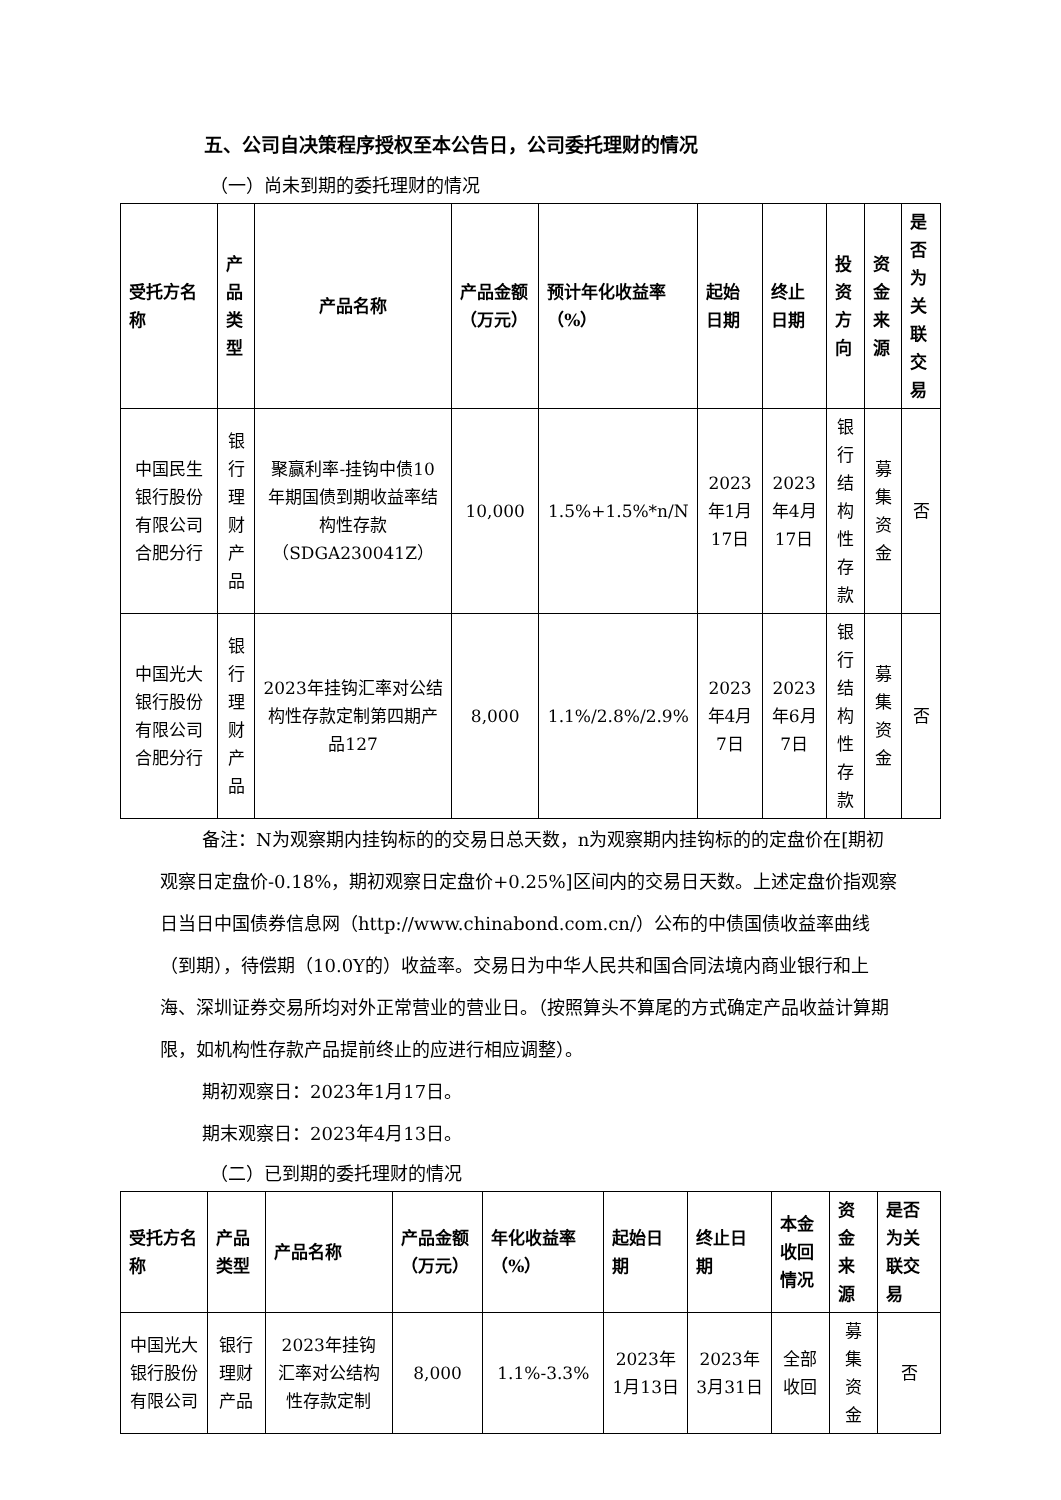五、公司自决策程序授权至本公告日，公司委托理财的情况
（一）尚未到期的委托理财的情况
| 受托方名称 | 产品类型 | 产品名称 | 产品金额（万元） | 预计年化收益率（%） | 起始日期 | 终止日期 | 投资方向 | 资金来源 | 是否为关联交易 |
| --- | --- | --- | --- | --- | --- | --- | --- | --- | --- |
| 中国民生银行股份有限公司合肥分行 | 银行理财产品 | 聚赢利率-挂钩中债10年期国债到期收益率结构性存款（SDGA230041Z） | 10,000 | 1.5%+1.5%*n/N | 2023年1月17日 | 2023年4月17日 | 银行结构性存款 | 募集资金 | 否 |
| 中国光大银行股份有限公司合肥分行 | 银行理财产品 | 2023年挂钩汇率对公结构性存款定制第四期产品127 | 8,000 | 1.1%/2.8%/2.9% | 2023年4月7日 | 2023年6月7日 | 银行结构性存款 | 募集资金 | 否 |
备注：N为观察期内挂钩标的的交易日总天数，n为观察期内挂钩标的的定盘价在[期初观察日定盘价-0.18%，期初观察日定盘价+0.25%]区间内的交易日天数。上述定盘价指观察日当日中国债券信息网（http://www.chinabond.com.cn/）公布的中债国债收益率曲线（到期），待偿期（10.0Y的）收益率。交易日为中华人民共和国合同法境内商业银行和上海、深圳证券交易所均对外正常营业的营业日。（按照算头不算尾的方式确定产品收益计算期限，如机构性存款产品提前终止的应进行相应调整）。
期初观察日：2023年1月17日。
期末观察日：2023年4月13日。
（二）已到期的委托理财的情况
| 受托方名称 | 产品类型 | 产品名称 | 产品金额（万元） | 年化收益率（%） | 起始日期 | 终止日期 | 本金收回情况 | 资金来源 | 是否为关联交易 |
| --- | --- | --- | --- | --- | --- | --- | --- | --- | --- |
| 中国光大银行股份有限公司 | 银行理财产品 | 2023年挂钩汇率对公结构性存款定制 | 8,000 | 1.1%-3.3% | 2023年1月13日 | 2023年3月31日 | 全部收回 | 募集资金 | 否 |